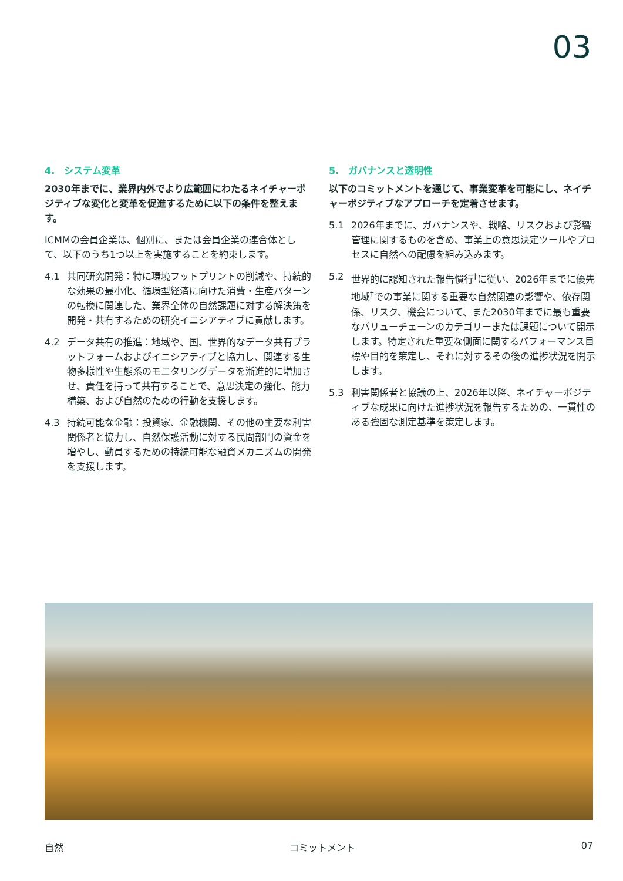03
4.　システム変革
2030年までに、業界内外でより広範囲にわたるネイチャーポジティブな変化と変革を促進するために以下の条件を整えます。
ICMMの会員企業は、個別に、または会員企業の連合体として、以下のうち1つ以上を実施することを約束します。
4.1 共同研究開発：特に環境フットプリントの削減や、持続的な効果の最小化、循環型経済に向けた消費・生産パターンの転換に関連した、業界全体の自然課題に対する解決策を開発・共有するための研究イニシアティブに貢献します。
4.2 データ共有の推進：地域や、国、世界的なデータ共有プラットフォームおよびイニシアティブと協力し、関連する生物多様性や生態系のモニタリングデータを漸進的に増加させ、責任を持って共有することで、意思決定の強化、能力構築、および自然のための行動を支援します。
4.3 持続可能な金融：投資家、金融機関、その他の主要な利害関係者と協力し、自然保護活動に対する民間部門の資金を増やし、動員するための持続可能な融資メカニズムの開発を支援します。
5.　ガバナンスと透明性
以下のコミットメントを通じて、事業変革を可能にし、ネイチャーポジティブなアプローチを定着させます。
5.1 2026年までに、ガバナンスや、戦略、リスクおよび影響管理に関するものを含め、事業上の意思決定ツールやプロセスに自然への配慮を組み込みます。
5.2 世界的に認知された報告慣行<sup>†</sup>に従い、2026年までに優先地域<sup>†</sup>での事業に関する重要な自然関連の影響や、依存関係、リスク、機会について、また2030年までに最も重要なバリューチェーンのカテゴリーまたは課題について開示します。特定された重要な側面に関するパフォーマンス目標や目的を策定し、それに対するその後の進捗状況を開示します。
5.3 利害関係者と協議の上、2026年以降、ネイチャーポジティブな成果に向けた進捗状況を報告するための、一貫性のある強固な測定基準を策定します。
自然 コミットメント 07